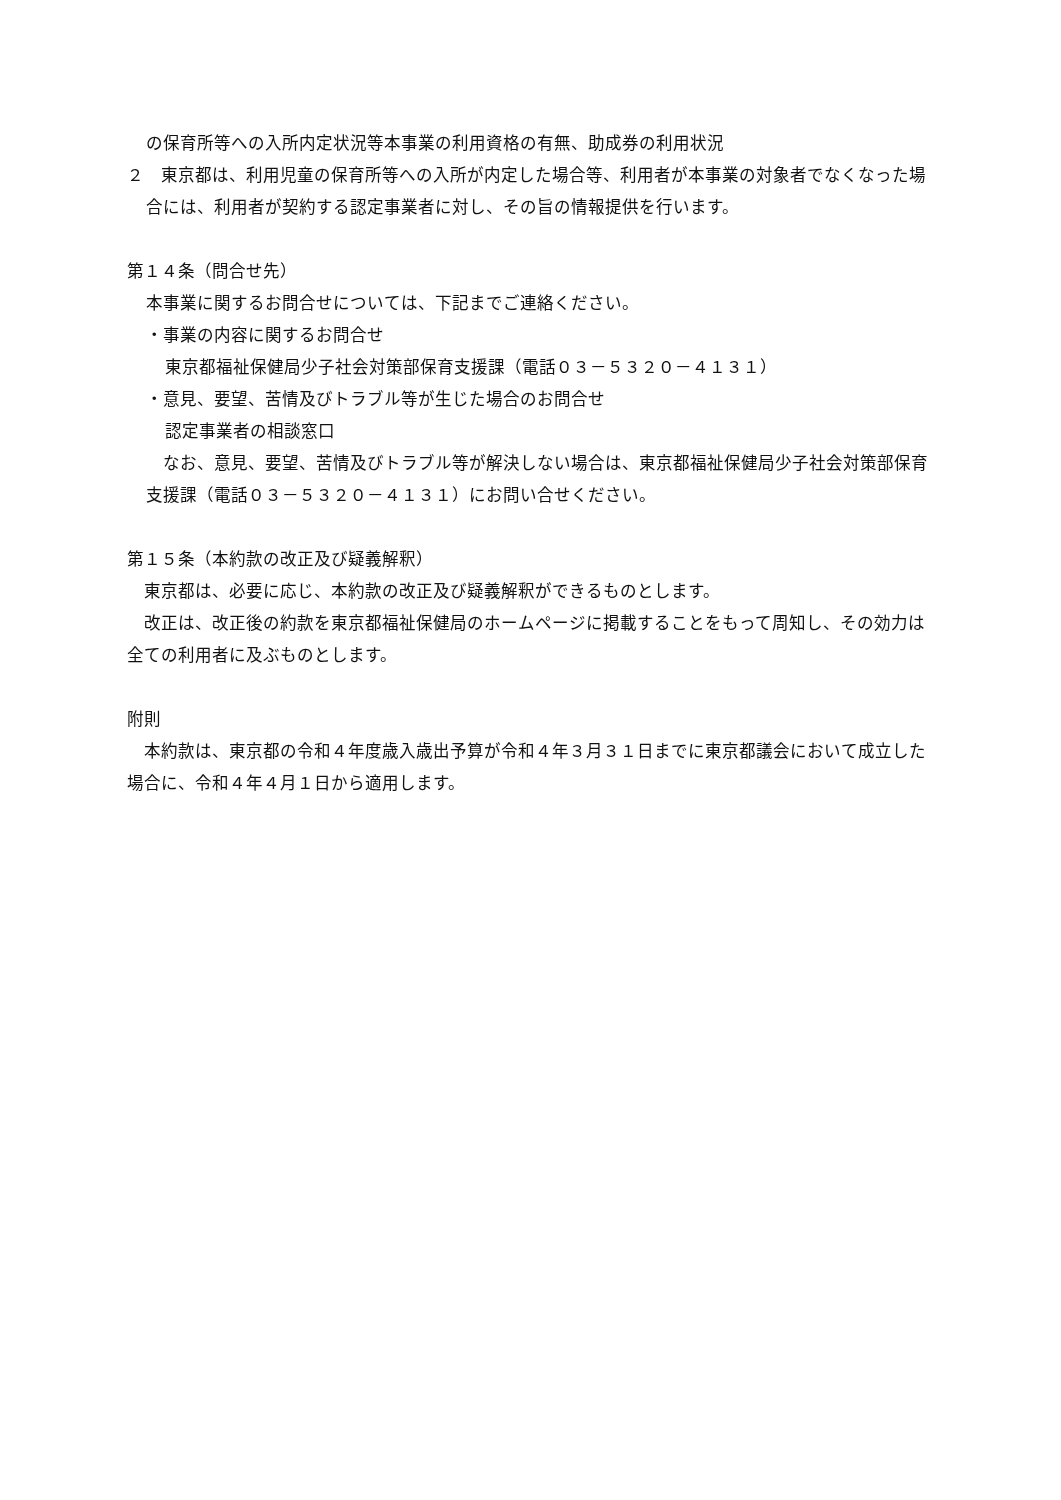の保育所等への入所内定状況等本事業の利用資格の有無、助成券の利用状況
２　東京都は、利用児童の保育所等への入所が内定した場合等、利用者が本事業の対象者でなくなった場合には、利用者が契約する認定事業者に対し、その旨の情報提供を行います。
第１４条（問合せ先）
本事業に関するお問合せについては、下記までご連絡ください。
・事業の内容に関するお問合せ
東京都福祉保健局少子社会対策部保育支援課（電話０３－５３２０－４１３１）
・意見、要望、苦情及びトラブル等が生じた場合のお問合せ
認定事業者の相談窓口
　なお、意見、要望、苦情及びトラブル等が解決しない場合は、東京都福祉保健局少子社会対策部保育支援課（電話０３－５３２０－４１３１）にお問い合せください。
第１５条（本約款の改正及び疑義解釈）
　東京都は、必要に応じ、本約款の改正及び疑義解釈ができるものとします。
　改正は、改正後の約款を東京都福祉保健局のホームページに掲載することをもって周知し、その効力は全ての利用者に及ぶものとします。
附則
　本約款は、東京都の令和４年度歳入歳出予算が令和４年３月３１日までに東京都議会において成立した場合に、令和４年４月１日から適用します。